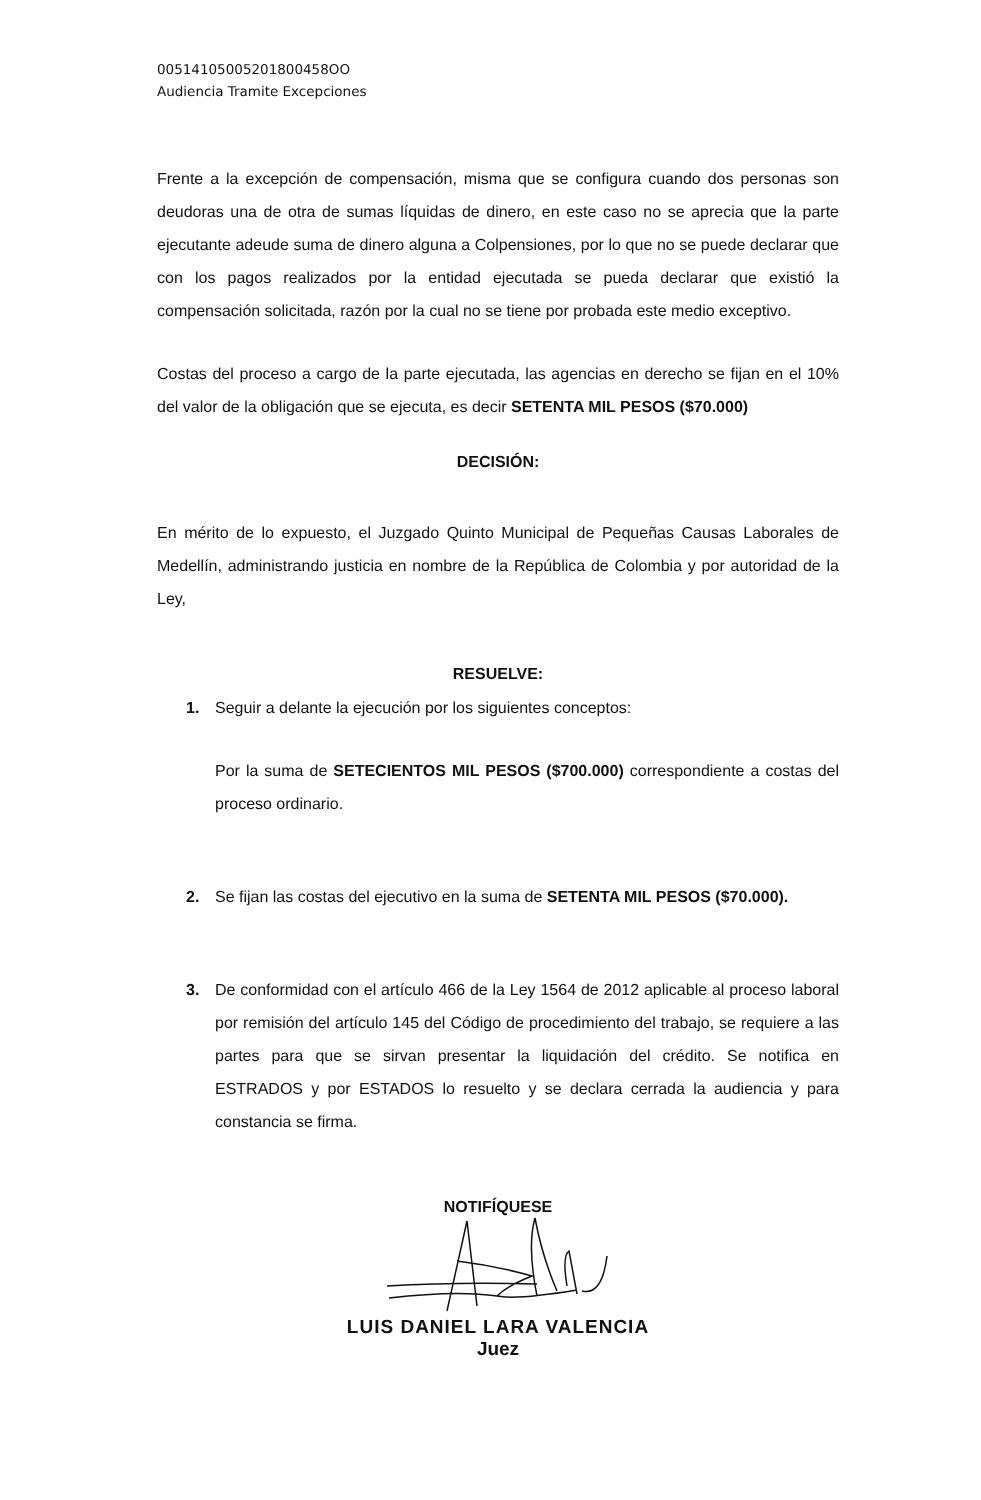00514105005201800458OO
Audiencia Tramite Excepciones
Frente a la excepción de compensación, misma que se configura cuando dos personas son deudoras una de otra de sumas líquidas de dinero, en este caso no se aprecia que la parte ejecutante adeude suma de dinero alguna a Colpensiones, por lo que no se puede declarar que con los pagos realizados por la entidad ejecutada se pueda declarar que existió la compensación solicitada, razón por la cual no se tiene por probada este medio exceptivo.
Costas del proceso a cargo de la parte ejecutada, las agencias en derecho se fijan en el 10% del valor de la obligación que se ejecuta, es decir SETENTA MIL PESOS ($70.000)
DECISIÓN:
En mérito de lo expuesto, el Juzgado Quinto Municipal de Pequeñas Causas Laborales de Medellín, administrando justicia en nombre de la República de Colombia y por autoridad de la Ley,
RESUELVE:
1. Seguir a delante la ejecución por los siguientes conceptos:
Por la suma de SETECIENTOS MIL PESOS ($700.000) correspondiente a costas del proceso ordinario.
2. Se fijan las costas del ejecutivo en la suma de SETENTA MIL PESOS ($70.000).
3. De conformidad con el artículo 466 de la Ley 1564 de 2012 aplicable al proceso laboral por remisión del artículo 145 del Código de procedimiento del trabajo, se requiere a las partes para que se sirvan presentar la liquidación del crédito. Se notifica en ESTRADOS y por ESTADOS lo resuelto y se declara cerrada la audiencia y para constancia se firma.
NOTIFÍQUESE
LUIS DANIEL LARA VALENCIA
Juez